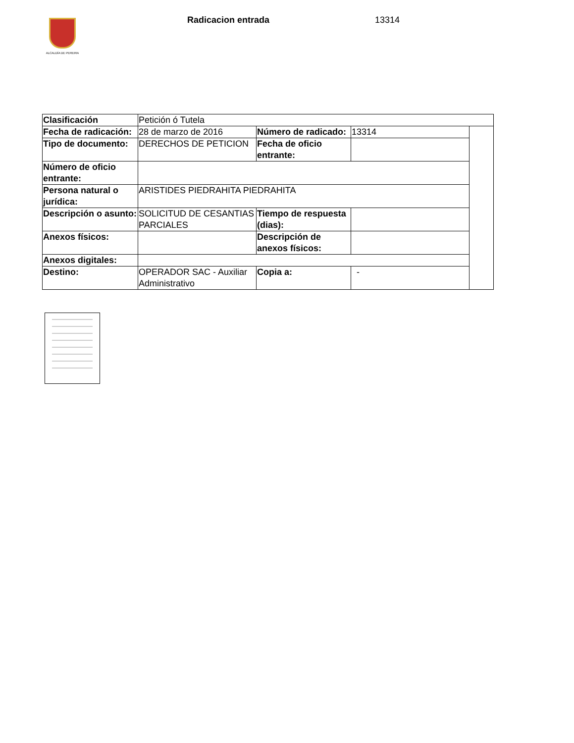ALCALDÍA DE PEREIRA Radicacion entrada 13314
| Clasificación | Petición ó Tutela | | | |
| Fecha de radicación: | 28 de marzo de 2016 | Número de radicado: | 13314 | |
| Tipo de documento: | DERECHOS DE PETICION | Fecha de oficio entrante: | | |
| Número de oficio entrante: | | | | |
| Persona natural o jurídica: | ARISTIDES PIEDRAHITA PIEDRAHITA | | | |
| Descripción o asunto: | SOLICITUD DE CESANTIAS PARCIALES | Tiempo de respuesta (dias): | | |
| Anexos físicos: | | Descripción de anexos físicos: | | |
| Anexos digitales: | | | | |
| Destino: | OPERADOR SAC - Auxiliar Administrativo | Copia a: | - | |